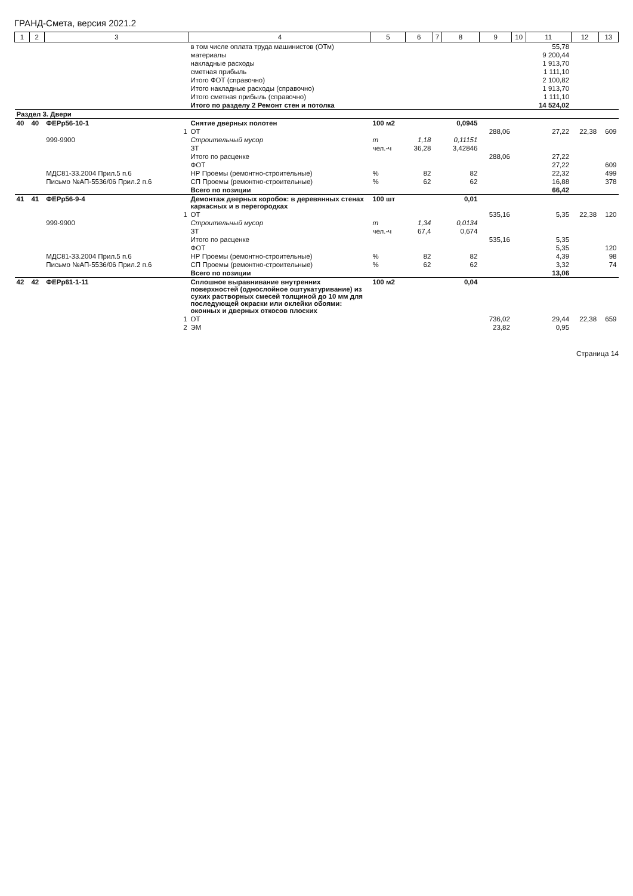ГРАНД-Смета, версия 2021.2
| 1 | 2 | 3 | 4 | 5 | 6 | 7 | 8 | 9 | 10 | 11 | 12 | 13 |
| --- | --- | --- | --- | --- | --- | --- | --- | --- | --- | --- | --- | --- |
| | | | в том числе оплата труда машинистов (ОТм) | | | | | | | 55,78 | | |
| | | | материалы | | | | | | | 9 200,44 | | |
| | | | накладные расходы | | | | | | | 1 913,70 | | |
| | | | сметная прибыль | | | | | | | 1 111,10 | | |
| | | | Итого ФОТ (справочно) | | | | | | | 2 100,82 | | |
| | | | Итого накладные расходы (справочно) | | | | | | | 1 913,70 | | |
| | | | Итого сметная прибыль (справочно) | | | | | | | 1 111,10 | | |
| | | | Итого по разделу 2 Ремонт стен и потолка | | | | | | | 14 524,02 | | |
| Раздел 3. Двери | | | | | | | | | | | | |
| 40 | 40 | ФЕРр56-10-1 | Снятие дверных полотен | 100 м2 | | | 0,0945 | | | | | |
| | | 1 | ОТ | | | | | 288,06 | | 27,22 | 22,38 | 609 |
| | | 999-9900 | Строительный мусор | т | 1,18 | | 0,11151 | | | | | |
| | | | ЗТ | чел.-ч | 36,28 | | 3,42846 | | | | | |
| | | | Итого по расценке | | | | | 288,06 | | 27,22 | | |
| | | | ФОТ | | | | | | | 27,22 | | 609 |
| | | МДС81-33.2004 Прил.5 п.6 | НР Проемы (ремонтно-строительные) | % | 82 | | 82 | | | 22,32 | | 499 |
| | | Письмо №АП-5536/06 Прил.2 п.6 | СП Проемы (ремонтно-строительные) | % | 62 | | 62 | | | 16,88 | | 378 |
| | | | Всего по позиции | | | | | | | 66,42 | | |
| 41 | 41 | ФЕРр56-9-4 | Демонтаж дверных коробок: в деревянных стенах каркасных и в перегородках | 100 шт | | | 0,01 | | | | | |
| | | 1 | ОТ | | | | | 535,16 | | 5,35 | 22,38 | 120 |
| | | 999-9900 | Строительный мусор | т | 1,34 | | 0,0134 | | | | | |
| | | | ЗТ | чел.-ч | 67,4 | | 0,674 | | | | | |
| | | | Итого по расценке | | | | | 535,16 | | 5,35 | | |
| | | | ФОТ | | | | | | | 5,35 | | 120 |
| | | МДС81-33.2004 Прил.5 п.6 | НР Проемы (ремонтно-строительные) | % | 82 | | 82 | | | 4,39 | | 98 |
| | | Письмо №АП-5536/06 Прил.2 п.6 | СП Проемы (ремонтно-строительные) | % | 62 | | 62 | | | 3,32 | | 74 |
| | | | Всего по позиции | | | | | | | 13,06 | | |
| 42 | 42 | ФЕРр61-1-11 | Сплошное выравнивание внутренних поверхностей (однослойное оштукатуривание) из сухих растворных смесей толщиной до 10 мм для последующей окраски или оклейки обоями: оконных и дверных откосов плоских | 100 м2 | | | 0,04 | | | | | |
| | | 1 | ОТ | | | | | 736,02 | | 29,44 | 22,38 | 659 |
| | | 2 | ЭМ | | | | | 23,82 | | 0,95 | | |
Страница 14